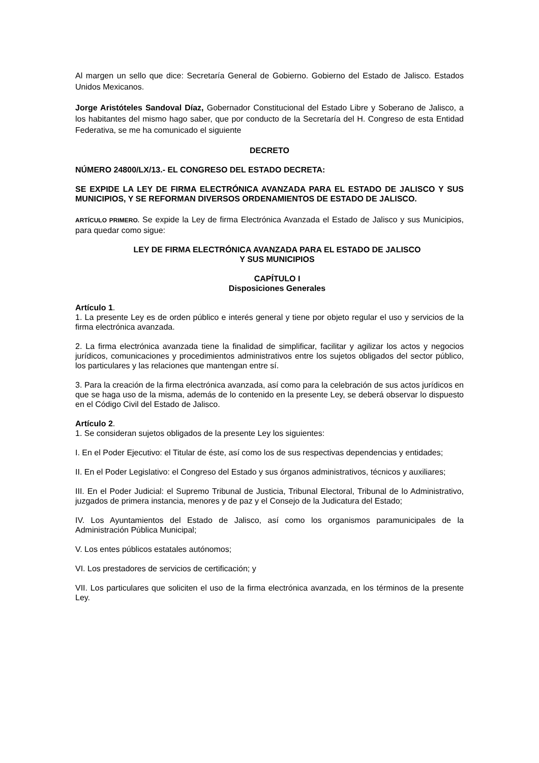Al margen un sello que dice: Secretaría General de Gobierno. Gobierno del Estado de Jalisco. Estados Unidos Mexicanos.
Jorge Aristóteles Sandoval Díaz, Gobernador Constitucional del Estado Libre y Soberano de Jalisco, a los habitantes del mismo hago saber, que por conducto de la Secretaría del H. Congreso de esta Entidad Federativa, se me ha comunicado el siguiente
DECRETO
NÚMERO 24800/LX/13.- EL CONGRESO DEL ESTADO DECRETA:
SE EXPIDE LA LEY DE FIRMA ELECTRÓNICA AVANZADA PARA EL ESTADO DE JALISCO Y SUS MUNICIPIOS, Y SE REFORMAN DIVERSOS ORDENAMIENTOS DE ESTADO DE JALISCO.
ARTÍCULO PRIMERO. Se expide la Ley de firma Electrónica Avanzada el Estado de Jalisco y sus Municipios, para quedar como sigue:
LEY DE FIRMA ELECTRÓNICA AVANZADA PARA EL ESTADO DE JALISCO
Y SUS MUNICIPIOS
CAPÍTULO I
Disposiciones Generales
Artículo 1.
1. La presente Ley es de orden público e interés general y tiene por objeto regular el uso y servicios de la firma electrónica avanzada.
2. La firma electrónica avanzada tiene la finalidad de simplificar, facilitar y agilizar los actos y negocios jurídicos, comunicaciones y procedimientos administrativos entre los sujetos obligados del sector público, los particulares y las relaciones que mantengan entre sí.
3. Para la creación de la firma electrónica avanzada, así como para la celebración de sus actos jurídicos en que se haga uso de la misma, además de lo contenido en la presente Ley, se deberá observar lo dispuesto en el Código Civil del Estado de Jalisco.
Artículo 2.
1. Se consideran sujetos obligados de la presente Ley los siguientes:
I. En el Poder Ejecutivo: el Titular de éste, así como los de sus respectivas dependencias y entidades;
II. En el Poder Legislativo: el Congreso del Estado y sus órganos administrativos, técnicos y auxiliares;
III. En el Poder Judicial: el Supremo Tribunal de Justicia, Tribunal Electoral, Tribunal de lo Administrativo, juzgados de primera instancia, menores y de paz y el Consejo de la Judicatura del Estado;
IV. Los Ayuntamientos del Estado de Jalisco, así como los organismos paramunicipales de la Administración Pública Municipal;
V. Los entes públicos estatales autónomos;
VI. Los prestadores de servicios de certificación; y
VII. Los particulares que soliciten el uso de la firma electrónica avanzada, en los términos de la presente Ley.